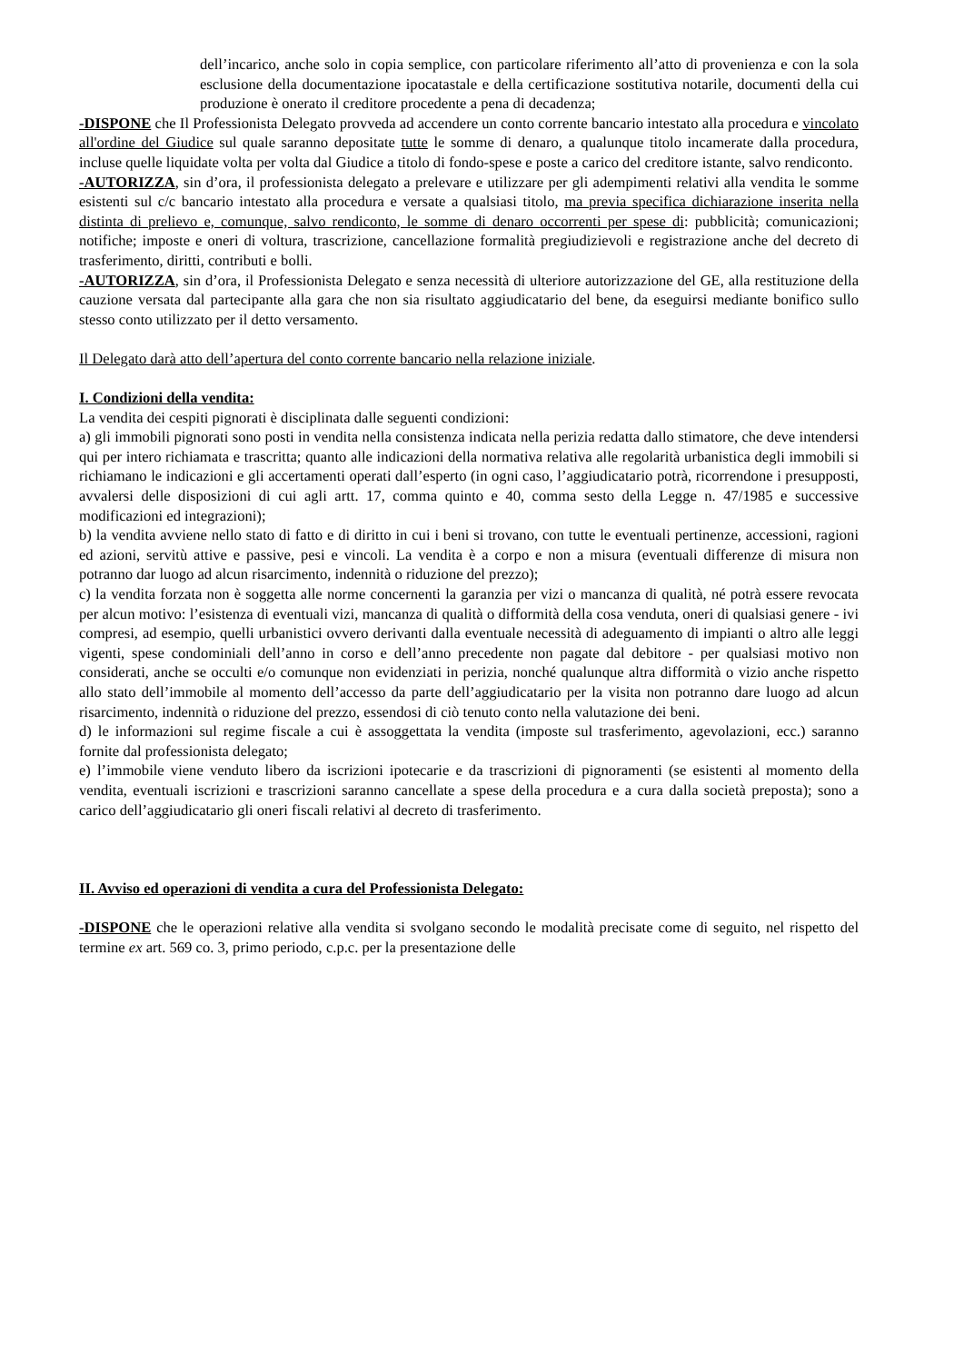dell’incarico, anche solo in copia semplice, con particolare riferimento all’atto di provenienza e con la sola esclusione della documentazione ipocatastale e della certificazione sostitutiva notarile, documenti della cui produzione è onerato il creditore procedente a pena di decadenza;
-DISPONE che Il Professionista Delegato provveda ad accendere un conto corrente bancario intestato alla procedura e vincolato all'ordine del Giudice sul quale saranno depositate tutte le somme di denaro, a qualunque titolo incamerate dalla procedura, incluse quelle liquidate volta per volta dal Giudice a titolo di fondo-spese e poste a carico del creditore istante, salvo rendiconto.
-AUTORIZZA, sin d’ora, il professionista delegato a prelevare e utilizzare per gli adempimenti relativi alla vendita le somme esistenti sul c/c bancario intestato alla procedura e versate a qualsiasi titolo, ma previa specifica dichiarazione inserita nella distinta di prelievo e, comunque, salvo rendiconto, le somme di denaro occorrenti per spese di: pubblicità; comunicazioni; notifiche; imposte e oneri di voltura, trascrizione, cancellazione formalità pregiudizievoli e registrazione anche del decreto di trasferimento, diritti, contributi e bolli.
-AUTORIZZA, sin d’ora, il Professionista Delegato e senza necessità di ulteriore autorizzazione del GE, alla restituzione della cauzione versata dal partecipante alla gara che non sia risultato aggiudicatario del bene, da eseguirsi mediante bonifico sullo stesso conto utilizzato per il detto versamento.
Il Delegato darà atto dell’apertura del conto corrente bancario nella relazione iniziale.
I. Condizioni della vendita:
La vendita dei cespiti pignorati è disciplinata dalle seguenti condizioni:
a) gli immobili pignorati sono posti in vendita nella consistenza indicata nella perizia redatta dallo stimatore, che deve intendersi qui per intero richiamata e trascritta; quanto alle indicazioni della normativa relativa alle regolarità urbanistica degli immobili si richiamano le indicazioni e gli accertamenti operati dall’esperto (in ogni caso, l’aggiudicatario potrà, ricorrendone i presupposti, avvalersi delle disposizioni di cui agli artt. 17, comma quinto e 40, comma sesto della Legge n. 47/1985 e successive modificazioni ed integrazioni);
b) la vendita avviene nello stato di fatto e di diritto in cui i beni si trovano, con tutte le eventuali pertinenze, accessioni, ragioni ed azioni, servitù attive e passive, pesi e vincoli. La vendita è a corpo e non a misura (eventuali differenze di misura non potranno dar luogo ad alcun risarcimento, indennità o riduzione del prezzo);
c) la vendita forzata non è soggetta alle norme concernenti la garanzia per vizi o mancanza di qualità, né potrà essere revocata per alcun motivo: l’esistenza di eventuali vizi, mancanza di qualità o difformità della cosa venduta, oneri di qualsiasi genere - ivi compresi, ad esempio, quelli urbanistici ovvero derivanti dalla eventuale necessità di adeguamento di impianti o altro alle leggi vigenti, spese condominiali dell’anno in corso e dell’anno precedente non pagate dal debitore - per qualsiasi motivo non considerati, anche se occulti e/o comunque non evidenziati in perizia, nonché qualunque altra difformità o vizio anche rispetto allo stato dell’immobile al momento dell’accesso da parte dell’aggiudicatario per la visita non potranno dare luogo ad alcun risarcimento, indennità o riduzione del prezzo, essendosi di ciò tenuto conto nella valutazione dei beni.
d) le informazioni sul regime fiscale a cui è assoggettata la vendita (imposte sul trasferimento, agevolazioni, ecc.) saranno fornite dal professionista delegato;
e) l’immobile viene venduto libero da iscrizioni ipotecarie e da trascrizioni di pignoramenti (se esistenti al momento della vendita, eventuali iscrizioni e trascrizioni saranno cancellate a spese della procedura e a cura dalla società preposta); sono a carico dell’aggiudicatario gli oneri fiscali relativi al decreto di trasferimento.
II. Avviso ed operazioni di vendita a cura del Professionista Delegato:
-DISPONE che le operazioni relative alla vendita si svolgano secondo le modalità precisate come di seguito, nel rispetto del termine ex art. 569 co. 3, primo periodo, c.p.c. per la presentazione delle